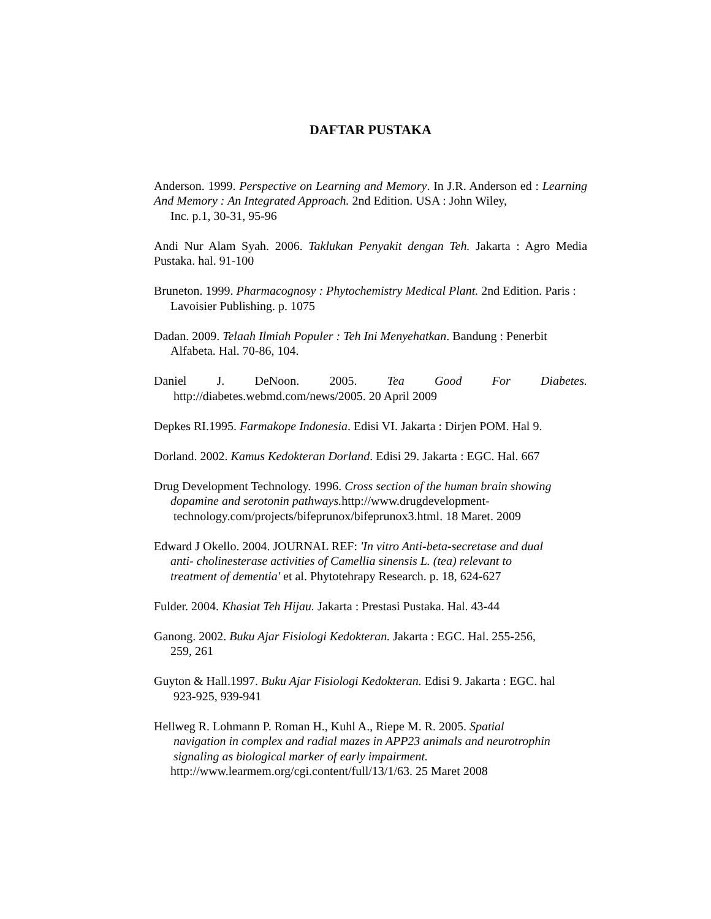DAFTAR PUSTAKA
Anderson. 1999. Perspective on Learning and Memory. In J.R. Anderson ed : Learning And Memory : An Integrated Approach. 2nd Edition. USA : John Wiley,
Inc. p.1, 30-31, 95-96
Andi Nur Alam Syah. 2006. Taklukan Penyakit dengan Teh. Jakarta : Agro Media Pustaka. hal. 91-100
Bruneton. 1999. Pharmacognosy : Phytochemistry Medical Plant. 2nd Edition. Paris :
Lavoisier Publishing. p. 1075
Dadan. 2009. Telaah Ilmiah Populer : Teh Ini Menyehatkan. Bandung : Penerbit
Alfabeta. Hal. 70-86, 104.
Daniel J. DeNoon. 2005. Tea Good For Diabetes.
http://diabetes.webmd.com/news/2005. 20 April 2009
Depkes RI.1995. Farmakope Indonesia. Edisi VI. Jakarta : Dirjen POM. Hal 9.
Dorland. 2002. Kamus Kedokteran Dorland. Edisi 29. Jakarta : EGC. Hal. 667
Drug Development Technology. 1996. Cross section of the human brain showing
dopamine and serotonin pathways. http://www.drugdevelopment-
technology.com/projects/bifeprunox/bifeprunox3.html. 18 Maret. 2009
Edward J Okello. 2004. JOURNAL REF: 'In vitro Anti-beta-secretase and dual
anti- cholinesterase activities of Camellia sinensis L. (tea) relevant to
treatment of dementia' et al. Phytotehrapy Research. p. 18, 624-627
Fulder. 2004. Khasiat Teh Hijau. Jakarta : Prestasi Pustaka. Hal. 43-44
Ganong. 2002. Buku Ajar Fisiologi Kedokteran. Jakarta : EGC. Hal. 255-256,
259, 261
Guyton & Hall.1997. Buku Ajar Fisiologi Kedokteran. Edisi 9. Jakarta : EGC. hal
923-925, 939-941
Hellweg R. Lohmann P. Roman H., Kuhl A., Riepe M. R. 2005. Spatial
navigation in complex and radial mazes in APP23 animals and neurotrophin
signaling as biological marker of early impairment.
http://www.learmem.org/cgi.content/full/13/1/63. 25 Maret 2008